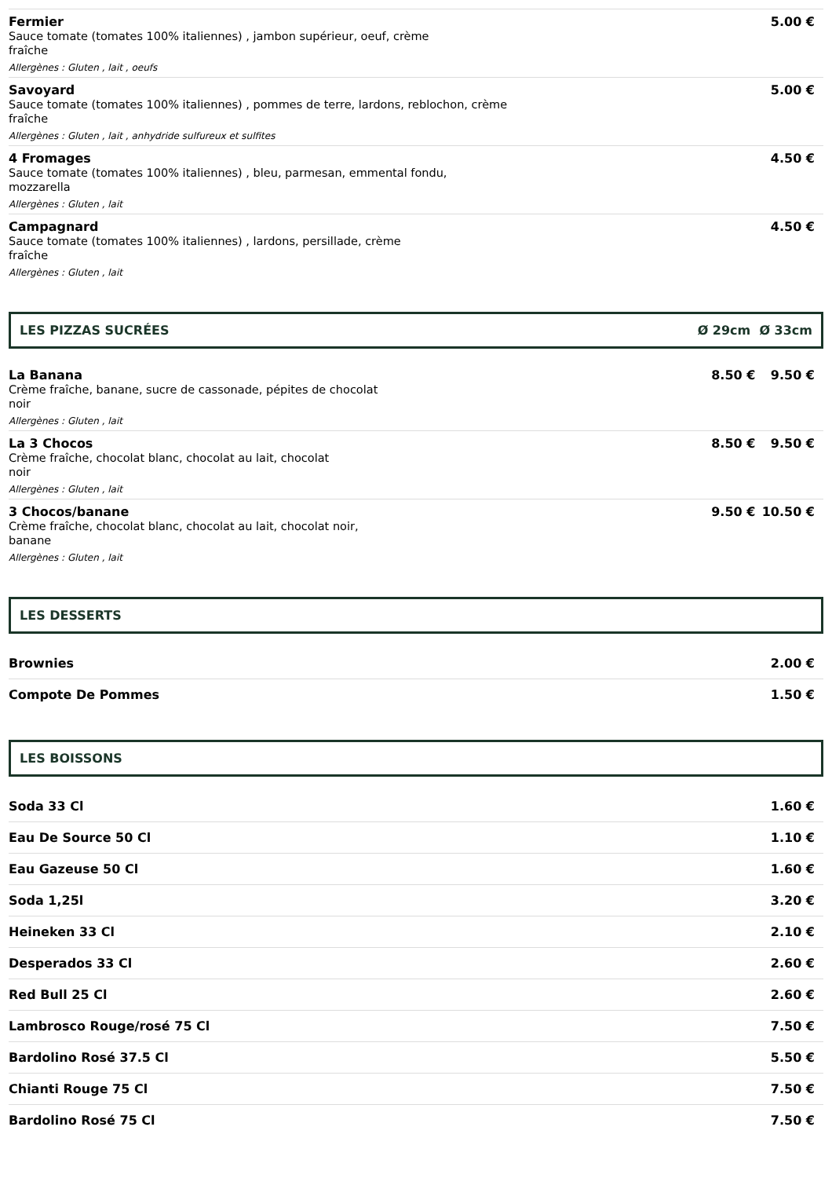Fermier
Sauce tomate (tomates 100% italiennes) , jambon supérieur, oeuf, crème
fraîche
Allergènes : Gluten , lait , oeufs
5.00 €
Savoyard
Sauce tomate (tomates 100% italiennes) , pommes de terre, lardons, reblochon, crème
fraîche
Allergènes : Gluten , lait , anhydride sulfureux et sulfites
5.00 €
4 Fromages
Sauce tomate (tomates 100% italiennes) , bleu, parmesan, emmental fondu,
mozzarella
Allergènes : Gluten , lait
4.50 €
Campagnard
Sauce tomate (tomates 100% italiennes) , lardons, persillade, crème
fraîche
Allergènes : Gluten , lait
4.50 €
LES PIZZAS SUCRÉES Ø 29cm Ø 33cm
La Banana
Crème fraîche, banane, sucre de cassonade, pépites de chocolat
noir
Allergènes : Gluten , lait
8.50 € 9.50 €
La 3 Chocos
Crème fraîche, chocolat blanc, chocolat au lait, chocolat
noir
Allergènes : Gluten , lait
8.50 € 9.50 €
3 Chocos/banane
Crème fraîche, chocolat blanc, chocolat au lait, chocolat noir,
banane
Allergènes : Gluten , lait
9.50 € 10.50 €
LES DESSERTS
Brownies 2.00 €
Compote De Pommes 1.50 €
LES BOISSONS
Soda 33 Cl 1.60 €
Eau De Source 50 Cl 1.10 €
Eau Gazeuse 50 Cl 1.60 €
Soda 1,25l 3.20 €
Heineken 33 Cl 2.10 €
Desperados 33 Cl 2.60 €
Red Bull 25 Cl 2.60 €
Lambrosco Rouge/rosé 75 Cl 7.50 €
Bardolino Rosé 37.5 Cl 5.50 €
Chianti Rouge 75 Cl 7.50 €
Bardolino Rosé 75 Cl 7.50 €